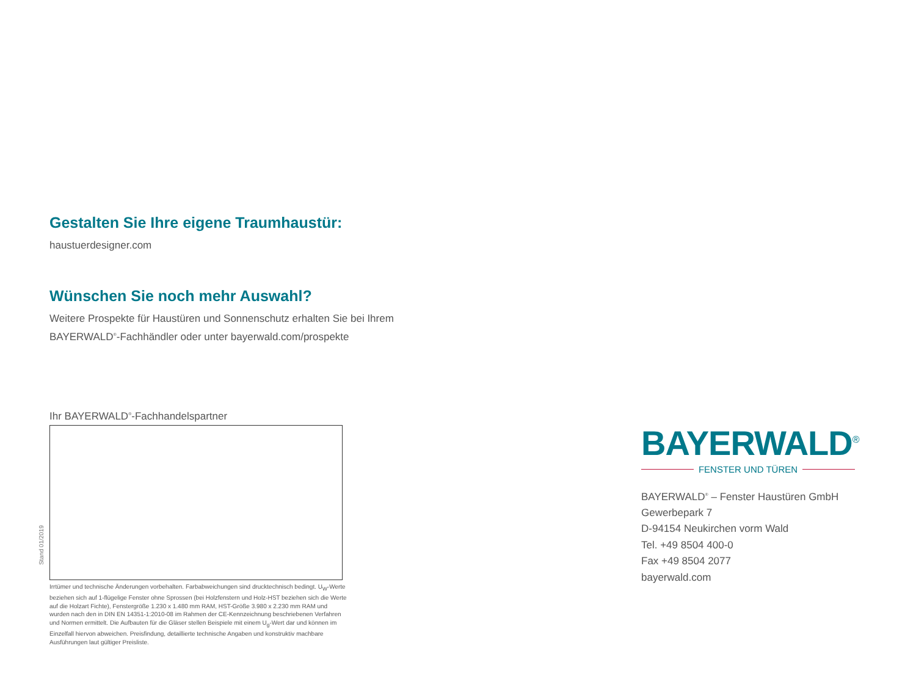Gestalten Sie Ihre eigene Traumhaustür:
haustuerdesigner.com
Wünschen Sie noch mehr Auswahl?
Weitere Prospekte für Haustüren und Sonnenschutz erhalten Sie bei Ihrem
BAYERWALD<sup>®</sup>-Fachhändler oder unter bayerwald.com/prospekte
Ihr BAYERWALD<sup>®</sup>-Fachhandelspartner
Irrtümer und technische Änderungen vorbehalten. Farbabweichungen sind drucktechnisch bedingt. U<sub>W</sub>-Werte beziehen sich auf 1-flügelige Fenster ohne Sprossen (bei Holzfenstern und Holz-HST beziehen sich die Werte auf die Holzart Fichte), Fenstergröße 1.230 x 1.480 mm RAM, HST-Größe 3.980 x 2.230 mm RAM und wurden nach den in DIN EN 14351-1:2010-08 im Rahmen der CE-Kennzeichnung beschriebenen Verfahren und Normen ermittelt. Die Aufbauten für die Gläser stellen Beispiele mit einem U<sub>g</sub>-Wert dar und können im Einzelfall hiervon abweichen. Preisfindung, detaillierte technische Angaben und konstruktiv machbare Ausführungen laut gültiger Preisliste.
Stand 01/2019
BAYERWALD<sup>®</sup>
FENSTER UND TÜREN
BAYERWALD<sup>®</sup> – Fenster Haustüren GmbH
Gewerbepark 7
D-94154 Neukirchen vorm Wald
Tel. +49 8504 400-0
Fax +49 8504 2077
bayerwald.com